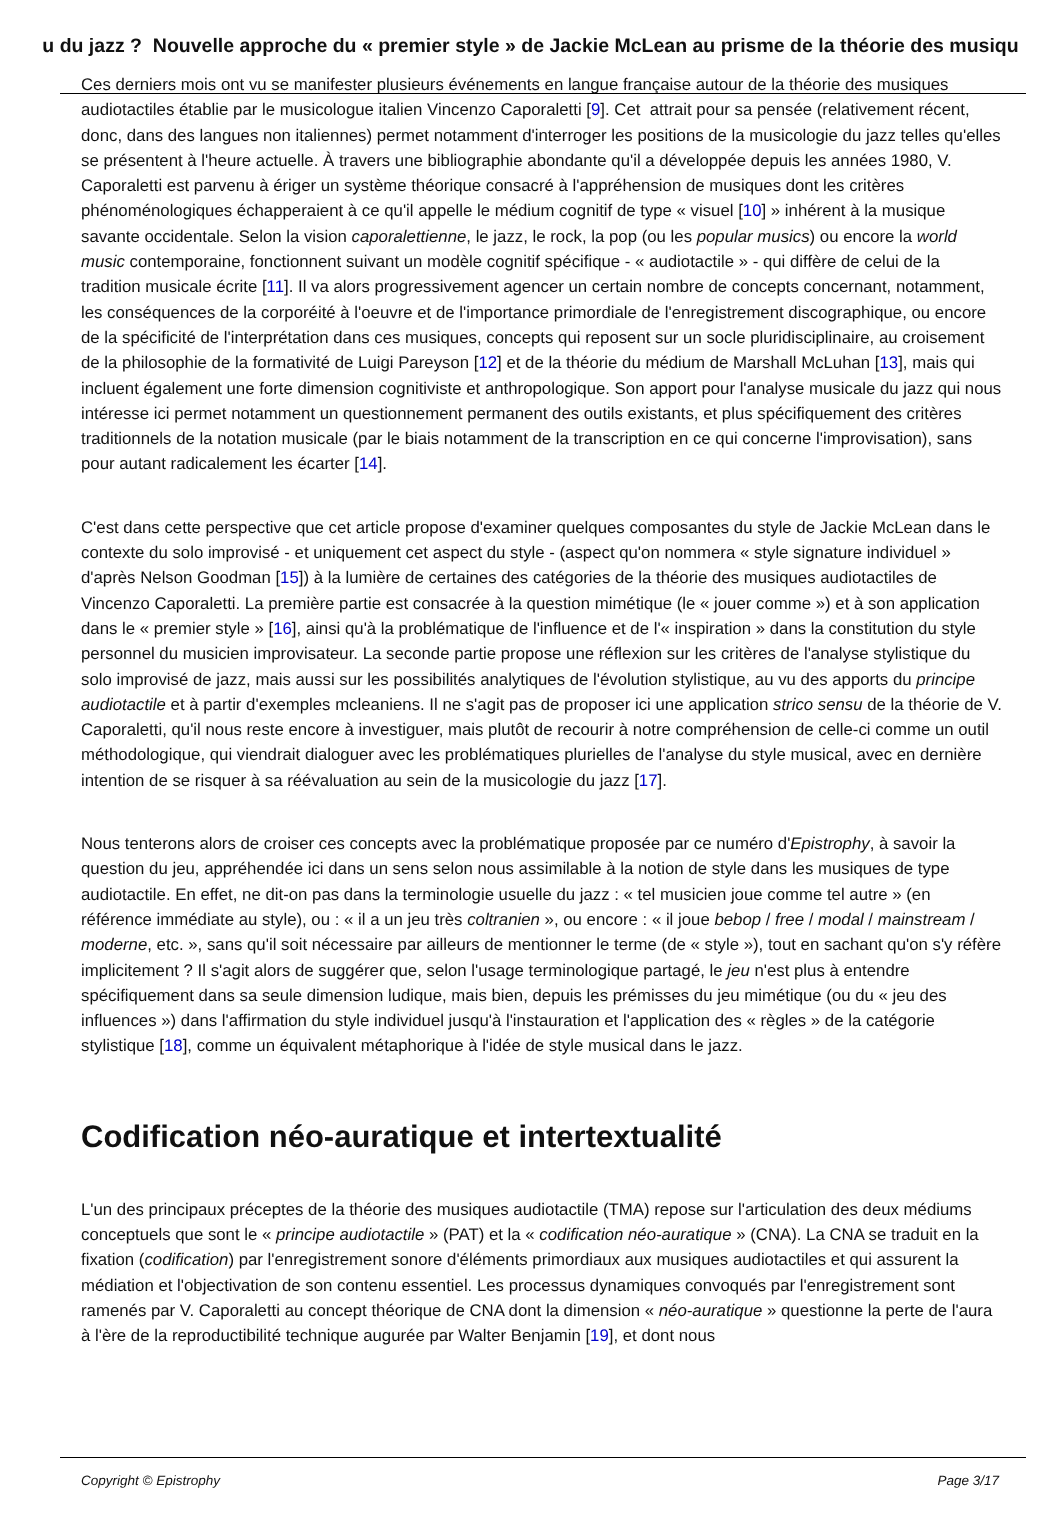u du jazz ? Nouvelle approche du « premier style » de Jackie McLean au prisme de la théorie des musiqu
Ces derniers mois ont vu se manifester plusieurs événements en langue française autour de la théorie des musiques audiotactiles établie par le musicologue italien Vincenzo Caporaletti [9]. Cet attrait pour sa pensée (relativement récent, donc, dans des langues non italiennes) permet notamment d'interroger les positions de la musicologie du jazz telles qu'elles se présentent à l'heure actuelle. À travers une bibliographie abondante qu'il a développée depuis les années 1980, V. Caporaletti est parvenu à ériger un système théorique consacré à l'appréhension de musiques dont les critères phénoménologiques échapperaient à ce qu'il appelle le médium cognitif de type « visuel [10] » inhérent à la musique savante occidentale. Selon la vision caporalettienne, le jazz, le rock, la pop (ou les popular musics) ou encore la world music contemporaine, fonctionnent suivant un modèle cognitif spécifique - « audiotactile » - qui diffère de celui de la tradition musicale écrite [11]. Il va alors progressivement agencer un certain nombre de concepts concernant, notamment, les conséquences de la corporéité à l'oeuvre et de l'importance primordiale de l'enregistrement discographique, ou encore de la spécificité de l'interprétation dans ces musiques, concepts qui reposent sur un socle pluridisciplinaire, au croisement de la philosophie de la formativité de Luigi Pareyson [12] et de la théorie du médium de Marshall McLuhan [13], mais qui incluent également une forte dimension cognitiviste et anthropologique. Son apport pour l'analyse musicale du jazz qui nous intéresse ici permet notamment un questionnement permanent des outils existants, et plus spécifiquement des critères traditionnels de la notation musicale (par le biais notamment de la transcription en ce qui concerne l'improvisation), sans pour autant radicalement les écarter [14].
C'est dans cette perspective que cet article propose d'examiner quelques composantes du style de Jackie McLean dans le contexte du solo improvisé - et uniquement cet aspect du style - (aspect qu'on nommera « style signature individuel » d'après Nelson Goodman [15]) à la lumière de certaines des catégories de la théorie des musiques audiotactiles de Vincenzo Caporaletti. La première partie est consacrée à la question mimétique (le « jouer comme ») et à son application dans le « premier style » [16], ainsi qu'à la problématique de l'influence et de l'« inspiration » dans la constitution du style personnel du musicien improvisateur. La seconde partie propose une réflexion sur les critères de l'analyse stylistique du solo improvisé de jazz, mais aussi sur les possibilités analytiques de l'évolution stylistique, au vu des apports du principe audiotactile et à partir d'exemples mcleaniens. Il ne s'agit pas de proposer ici une application strico sensu de la théorie de V. Caporaletti, qu'il nous reste encore à investiguer, mais plutôt de recourir à notre compréhension de celle-ci comme un outil méthodologique, qui viendrait dialoguer avec les problématiques plurielles de l'analyse du style musical, avec en dernière intention de se risquer à sa réévaluation au sein de la musicologie du jazz [17].
Nous tenterons alors de croiser ces concepts avec la problématique proposée par ce numéro d'Epistrophy, à savoir la question du jeu, appréhendée ici dans un sens selon nous assimilable à la notion de style dans les musiques de type audiotactile. En effet, ne dit-on pas dans la terminologie usuelle du jazz : « tel musicien joue comme tel autre » (en référence immédiate au style), ou : « il a un jeu très coltranien », ou encore : « il joue bebop / free / modal / mainstream / moderne, etc. », sans qu'il soit nécessaire par ailleurs de mentionner le terme (de « style »), tout en sachant qu'on s'y réfère implicitement ? Il s'agit alors de suggérer que, selon l'usage terminologique partagé, le jeu n'est plus à entendre spécifiquement dans sa seule dimension ludique, mais bien, depuis les prémisses du jeu mimétique (ou du « jeu des influences ») dans l'affirmation du style individuel jusqu'à l'instauration et l'application des « règles » de la catégorie stylistique [18], comme un équivalent métaphorique à l'idée de style musical dans le jazz.
Codification néo-auratique et intertextualité
L'un des principaux préceptes de la théorie des musiques audiotactile (TMA) repose sur l'articulation des deux médiums conceptuels que sont le « principe audiotactile » (PAT) et la « codification néo-auratique » (CNA). La CNA se traduit en la fixation (codification) par l'enregistrement sonore d'éléments primordiaux aux musiques audiotactiles et qui assurent la médiation et l'objectivation de son contenu essentiel. Les processus dynamiques convoqués par l'enregistrement sont ramenés par V. Caporaletti au concept théorique de CNA dont la dimension « néo-auratique » questionne la perte de l'aura à l'ère de la reproductibilité technique augurée par Walter Benjamin [19], et dont nous
Copyright © Epistrophy Page 3/17